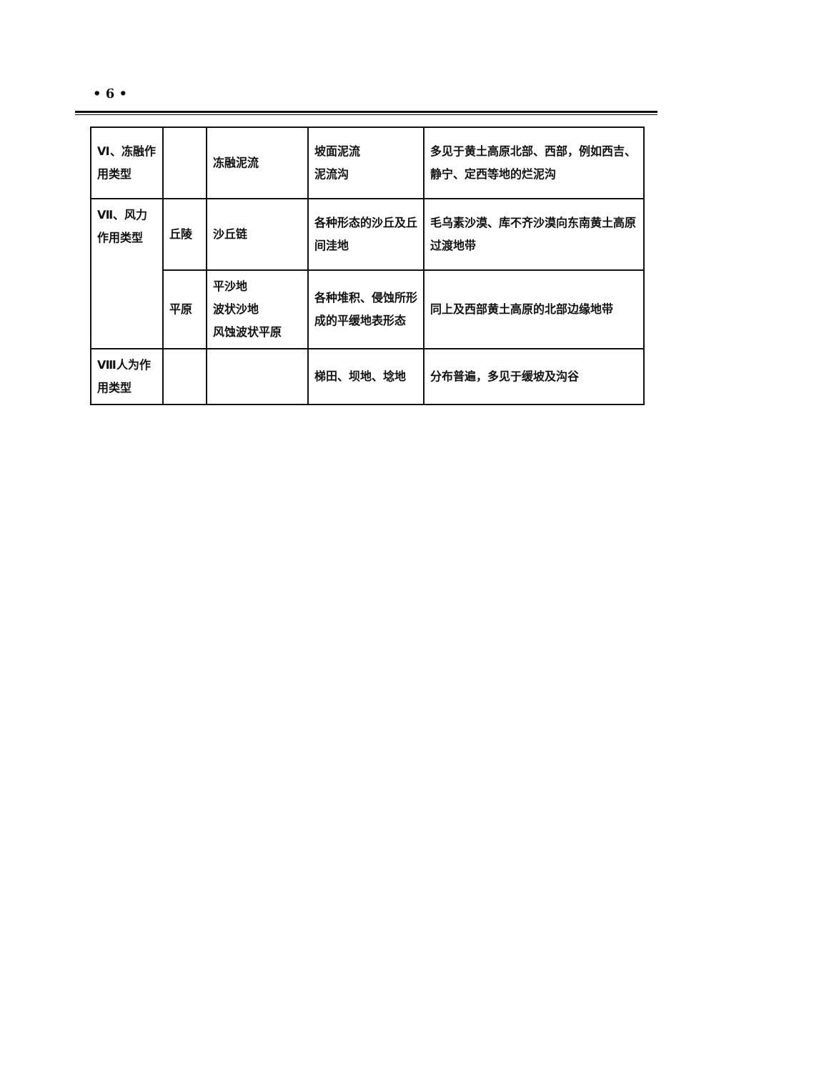• 6 •
| Ⅵ、冻融作用类型 | | 冻融泥流 | 坡面泥流 泥流沟 | 多见于黄土高原北部、西部，例如西吉、静宁、定西等地的烂泥沟 |
| Ⅶ、风力作用类型 | 丘陵 | 沙丘链 | 各种形态的沙丘及丘间洼地 | 毛乌素沙漠、库不齐沙漠向东南黄土高原过渡地带 |
| | 平原 | 平沙地 波状沙地 风蚀波状平原 | 各种堆积、侵蚀所形成的平缓地表形态 | 同上及西部黄土高原的北部边缘地带 |
| Ⅷ人为作用类型 | | | 梯田、坝地、埝地 | 分布普遍，多见于缓坡及沟谷 |